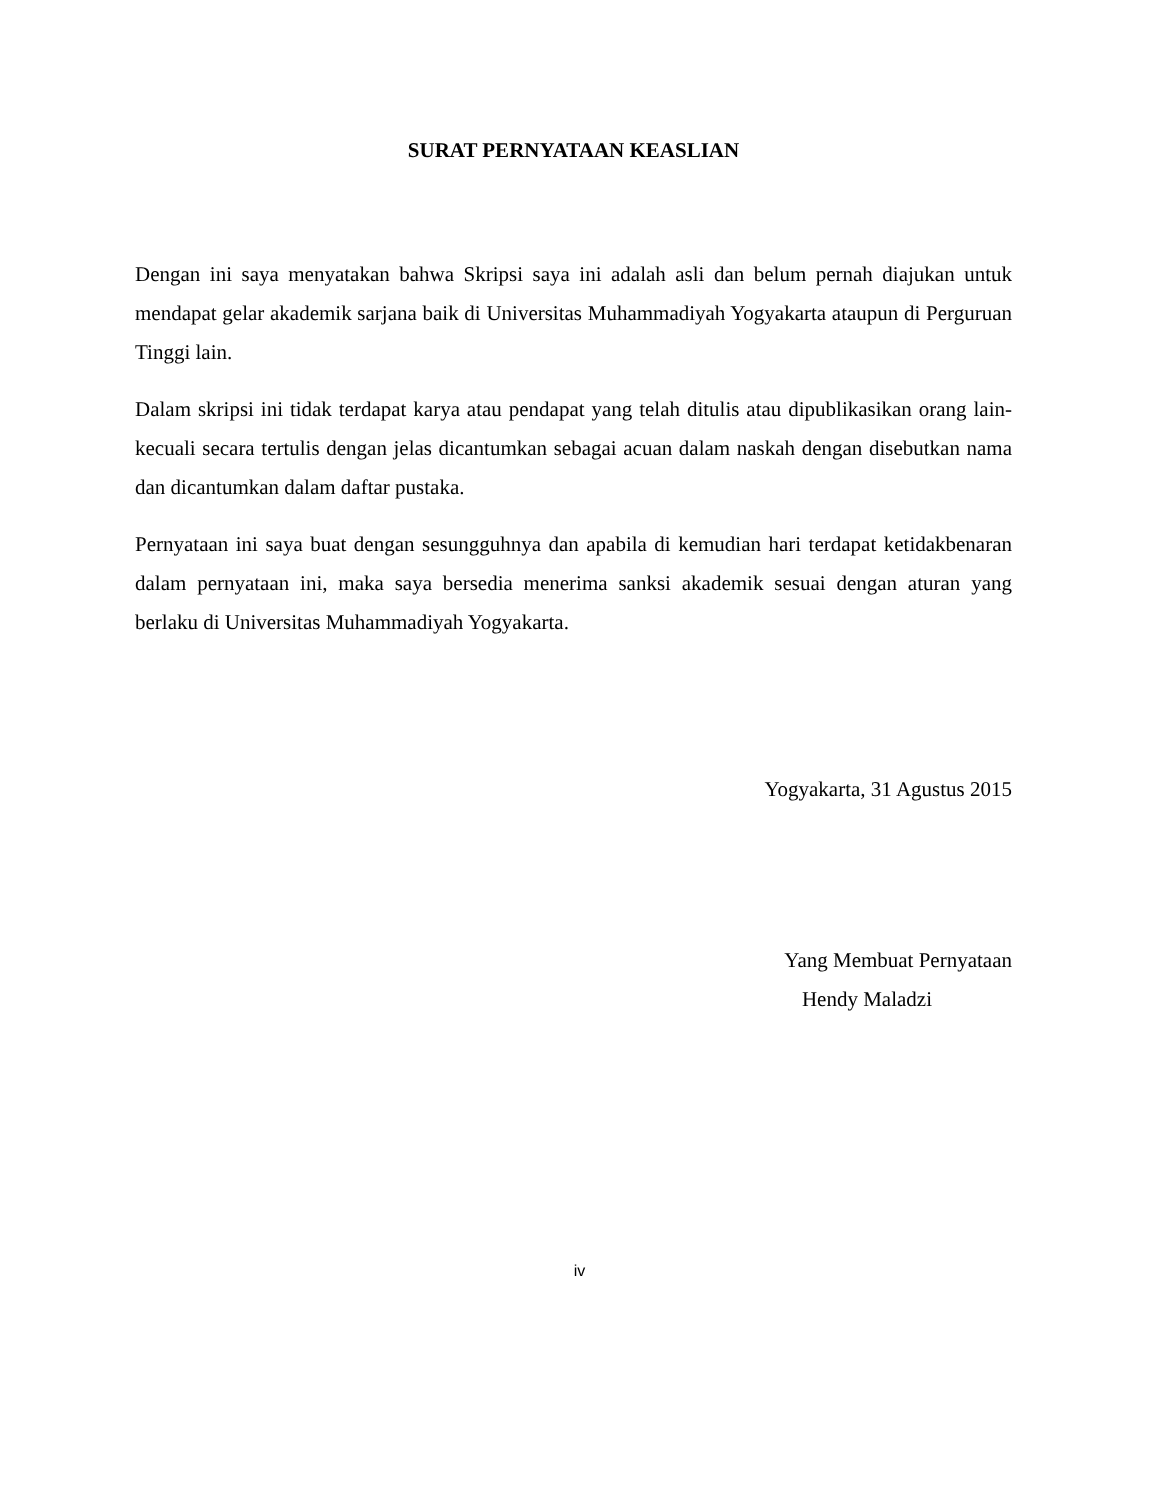SURAT PERNYATAAN KEASLIAN
Dengan ini saya menyatakan bahwa Skripsi saya ini adalah asli dan belum pernah diajukan untuk mendapat gelar akademik sarjana baik di Universitas Muhammadiyah Yogyakarta ataupun di Perguruan Tinggi lain.
Dalam skripsi ini tidak terdapat karya atau pendapat yang telah ditulis atau dipublikasikan orang lain-kecuali secara tertulis dengan jelas dicantumkan sebagai acuan dalam naskah dengan disebutkan nama dan dicantumkan dalam daftar pustaka.
Pernyataan ini saya buat dengan sesungguhnya dan apabila di kemudian hari terdapat ketidakbenaran dalam pernyataan ini, maka saya bersedia menerima sanksi akademik sesuai dengan aturan yang berlaku di Universitas Muhammadiyah Yogyakarta.
Yogyakarta, 31 Agustus 2015
Yang Membuat Pernyataan
Hendy Maladzi
iv